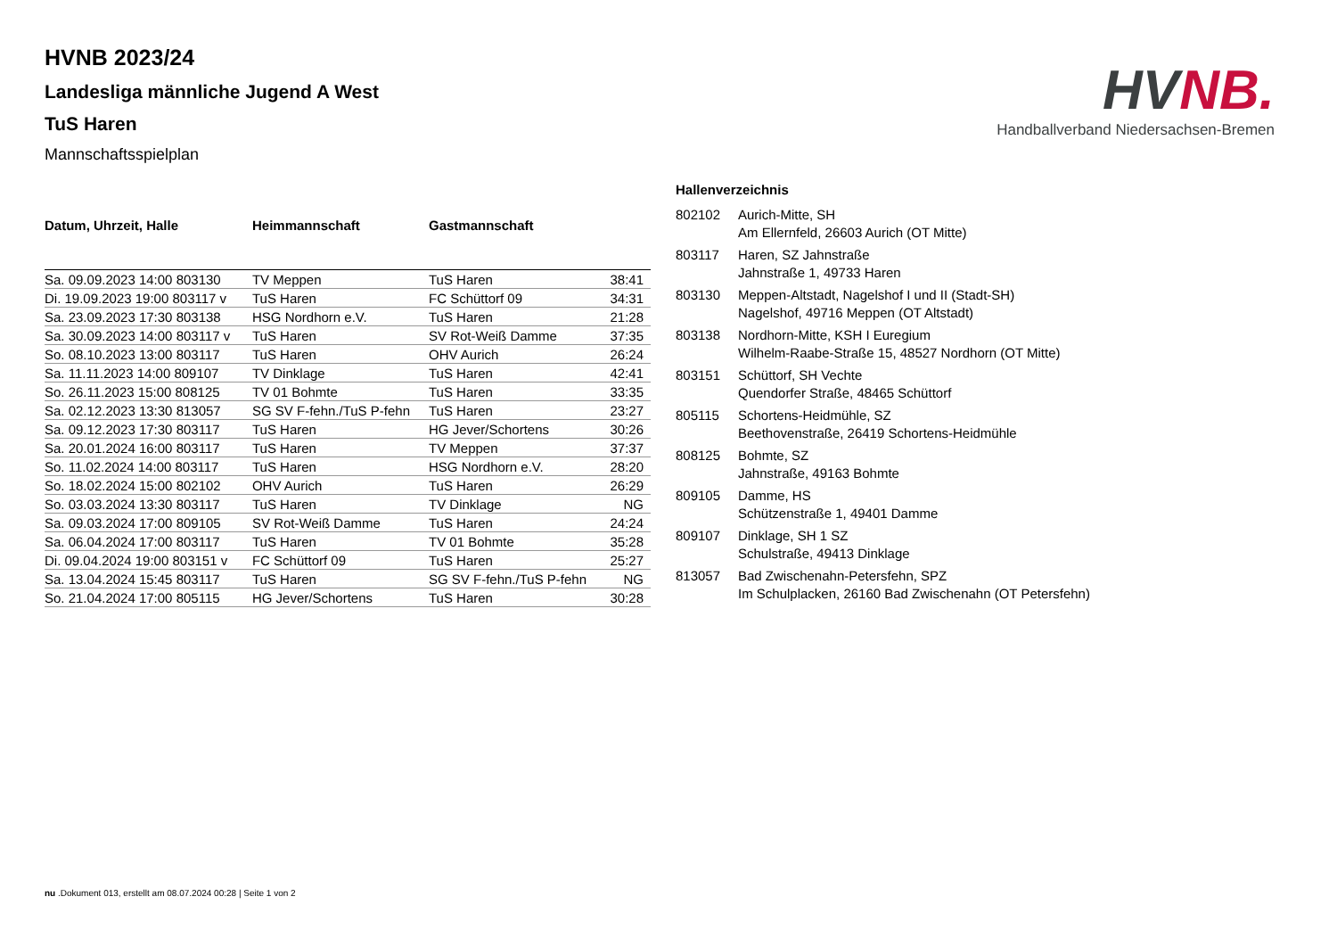HVNB.
Handballverband Niedersachsen-Bremen
HVNB 2023/24
Landesliga männliche Jugend A West
TuS Haren
Mannschaftsspielplan
| Datum, Uhrzeit, Halle | Heimmannschaft | Gastmannschaft | |
| --- | --- | --- | --- |
| Sa. 09.09.2023 14:00 803130 | TV Meppen | TuS Haren | 38:41 |
| Di. 19.09.2023 19:00 803117 v | TuS Haren | FC Schüttorf 09 | 34:31 |
| Sa. 23.09.2023 17:30 803138 | HSG Nordhorn e.V. | TuS Haren | 21:28 |
| Sa. 30.09.2023 14:00 803117 v | TuS Haren | SV Rot-Weiß Damme | 37:35 |
| So. 08.10.2023 13:00 803117 | TuS Haren | OHV Aurich | 26:24 |
| Sa. 11.11.2023 14:00 809107 | TV Dinklage | TuS Haren | 42:41 |
| So. 26.11.2023 15:00 808125 | TV 01 Bohmte | TuS Haren | 33:35 |
| Sa. 02.12.2023 13:30 813057 | SG SV F-fehn./TuS P-fehn | TuS Haren | 23:27 |
| Sa. 09.12.2023 17:30 803117 | TuS Haren | HG Jever/Schortens | 30:26 |
| Sa. 20.01.2024 16:00 803117 | TuS Haren | TV Meppen | 37:37 |
| So. 11.02.2024 14:00 803117 | TuS Haren | HSG Nordhorn e.V. | 28:20 |
| So. 18.02.2024 15:00 802102 | OHV Aurich | TuS Haren | 26:29 |
| So. 03.03.2024 13:30 803117 | TuS Haren | TV Dinklage | NG |
| Sa. 09.03.2024 17:00 809105 | SV Rot-Weiß Damme | TuS Haren | 24:24 |
| Sa. 06.04.2024 17:00 803117 | TuS Haren | TV 01 Bohmte | 35:28 |
| Di. 09.04.2024 19:00 803151 v | FC Schüttorf 09 | TuS Haren | 25:27 |
| Sa. 13.04.2024 15:45 803117 | TuS Haren | SG SV F-fehn./TuS P-fehn | NG |
| So. 21.04.2024 17:00 805115 | HG Jever/Schortens | TuS Haren | 30:28 |
Hallenverzeichnis
| 802102 | Aurich-Mitte, SH Am Ellernfeld, 26603 Aurich (OT Mitte) |
| 803117 | Haren, SZ Jahnstraße Jahnstraße 1, 49733 Haren |
| 803130 | Meppen-Altstadt, Nagelshof I und II (Stadt-SH) Nagelshof, 49716 Meppen (OT Altstadt) |
| 803138 | Nordhorn-Mitte, KSH I Euregium Wilhelm-Raabe-Straße 15, 48527 Nordhorn (OT Mitte) |
| 803151 | Schüttorf, SH Vechte Quendorfer Straße, 48465 Schüttorf |
| 805115 | Schortens-Heidmühle, SZ Beethovenstraße, 26419 Schortens-Heidmühle |
| 808125 | Bohmte, SZ Jahnstraße, 49163 Bohmte |
| 809105 | Damme, HS Schützenstraße 1, 49401 Damme |
| 809107 | Dinklage, SH 1 SZ Schulstraße, 49413 Dinklage |
| 813057 | Bad Zwischenahn-Petersfehn, SPZ Im Schulplacken, 26160 Bad Zwischenahn (OT Petersfehn) |
nu .Dokument 013, erstellt am 08.07.2024 00:28 | Seite 1 von 2